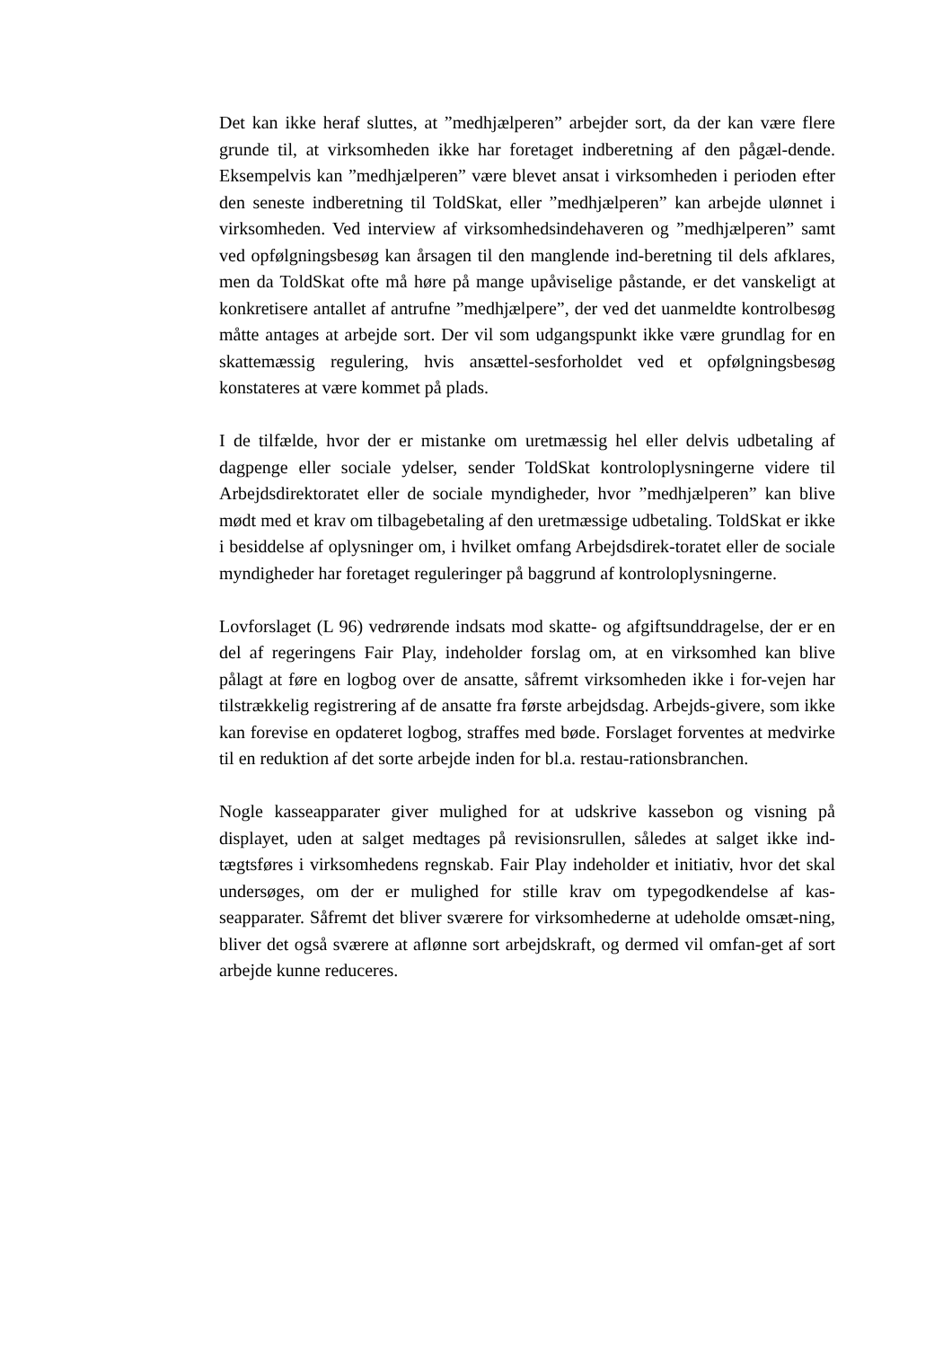Det kan ikke heraf sluttes, at ”medhjælperen” arbejder sort, da der kan være flere grunde til, at virksomheden ikke har foretaget indberetning af den pågæl-dende. Eksempelvis kan ”medhjælperen” være blevet ansat i virksomheden i perioden efter den seneste indberetning til ToldSkat, eller ”medhjælperen” kan arbejde ulønnet i virksomheden. Ved interview af virksomhedsindehaveren og ”medhjælperen” samt ved opfølgningsbesøg kan årsagen til den manglende ind-beretning til dels afklares, men da ToldSkat ofte må høre på mange upåviselige påstande, er det vanskeligt at konkretisere antallet af antrufne ”medhjælpere”, der ved det uanmeldte kontrolbesøg måtte antages at arbejde sort. Der vil som udgangspunkt ikke være grundlag for en skattemæssig regulering, hvis ansættel-sesforholdet ved et opfølgningsbesøg konstateres at være kommet på plads.
I de tilfælde, hvor der er mistanke om uretmæssig hel eller delvis udbetaling af dagpenge eller sociale ydelser, sender ToldSkat kontroloplysningerne videre til Arbejdsdirektoratet eller de sociale myndigheder, hvor ”medhjælperen” kan blive mødt med et krav om tilbagebetaling af den uretmæssige udbetaling. ToldSkat er ikke i besiddelse af oplysninger om, i hvilket omfang Arbejdsdirek-toratet eller de sociale myndigheder har foretaget reguleringer på baggrund af kontroloplysningerne.
Lovforslaget (L 96) vedrørende indsats mod skatte- og afgiftsunddragelse, der er en del af regeringens Fair Play, indeholder forslag om, at en virksomhed kan blive pålagt at føre en logbog over de ansatte, såfremt virksomheden ikke i for-vejen har tilstrækkelig registrering af de ansatte fra første arbejdsdag. Arbejds-givere, som ikke kan forevise en opdateret logbog, straffes med bøde. Forslaget forventes at medvirke til en reduktion af det sorte arbejde inden for bl.a. restau-rationsbranchen.
Nogle kasseapparater giver mulighed for at udskrive kassebon og visning på displayet, uden at salget medtages på revisionsrullen, således at salget ikke ind-tægtsføres i virksomhedens regnskab. Fair Play indeholder et initiativ, hvor det skal undersøges, om der er mulighed for stille krav om typegodkendelse af kas-seapparater. Såfremt det bliver sværere for virksomhederne at udeholde omsæt-ning, bliver det også sværere at aflønne sort arbejdskraft, og dermed vil omfan-get af sort arbejde kunne reduceres.